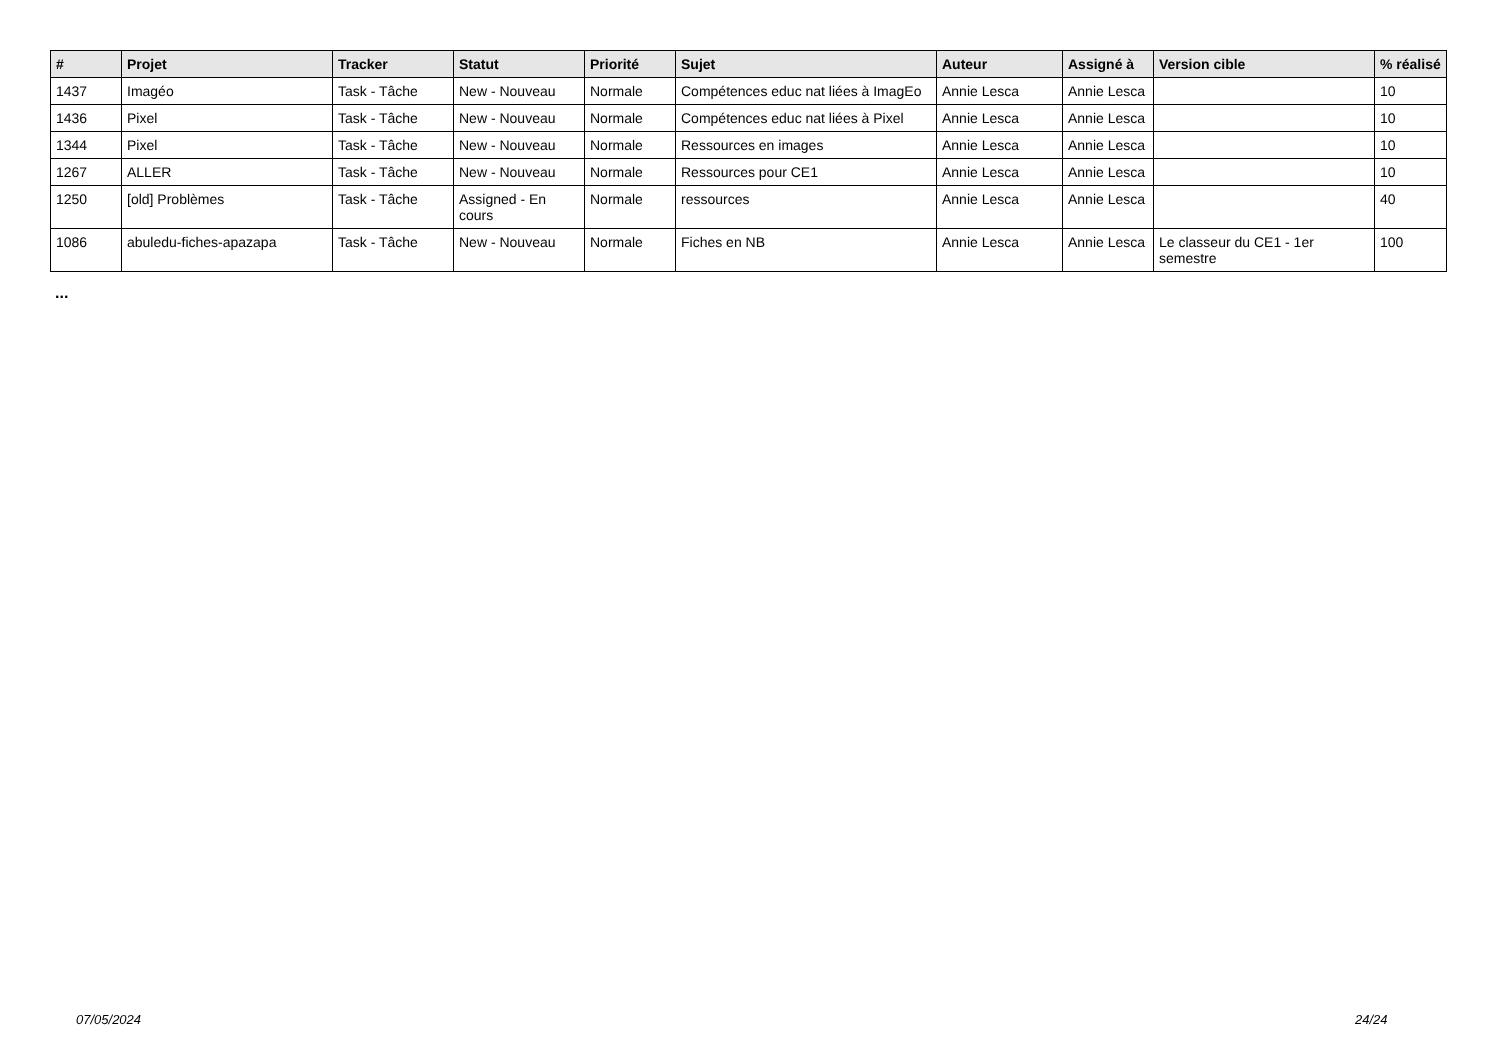| # | Projet | Tracker | Statut | Priorité | Sujet | Auteur | Assigné à | Version cible | % réalisé |
| --- | --- | --- | --- | --- | --- | --- | --- | --- | --- |
| 1437 | Imagéo | Task - Tâche | New - Nouveau | Normale | Compétences educ nat liées à ImagEo | Annie Lesca | Annie Lesca | | 10 |
| 1436 | Pixel | Task - Tâche | New - Nouveau | Normale | Compétences educ nat liées à Pixel | Annie Lesca | Annie Lesca | | 10 |
| 1344 | Pixel | Task - Tâche | New - Nouveau | Normale | Ressources en images | Annie Lesca | Annie Lesca | | 10 |
| 1267 | ALLER | Task - Tâche | New - Nouveau | Normale | Ressources pour CE1 | Annie Lesca | Annie Lesca | | 10 |
| 1250 | [old] Problèmes | Task - Tâche | Assigned - En cours | Normale | ressources | Annie Lesca | Annie Lesca | | 40 |
| 1086 | abuledu-fiches-apazapa | Task - Tâche | New - Nouveau | Normale | Fiches en NB | Annie Lesca | Annie Lesca | Le classeur du CE1 - 1er semestre | 100 |
...
07/05/2024 24/24